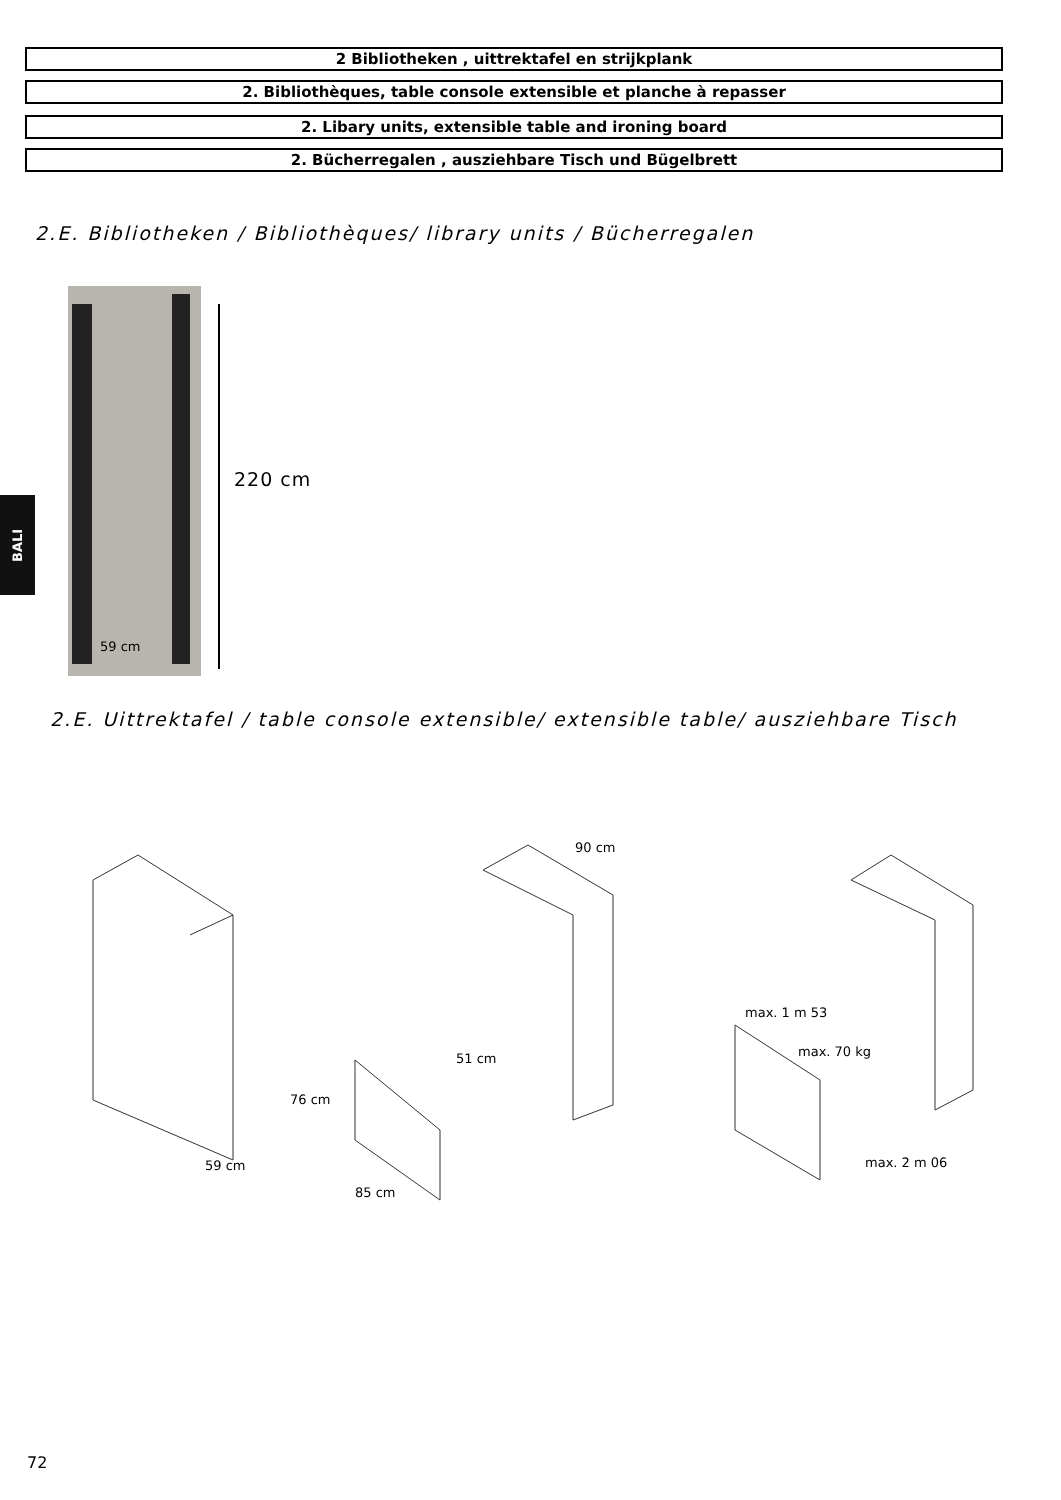2 Bibliotheken , uittrektafel en strijkplank
2. Bibliothèques, table console extensible et planche à repasser
2. Libary units, extensible table and ironing board
2. Bücherregalen , ausziehbare Tisch und Bügelbrett
2.E. Bibliotheken / Bibliothèques/ library units / Bücherregalen
59 cm
220 cm
BALI
2.E. Uittrektafel / table console extensible/ extensible table/ ausziehbare Tisch
59 cm
90 cm
51 cm
76 cm
85 cm
max. 1 m 53
max. 70 kg
max. 2 m 06
72